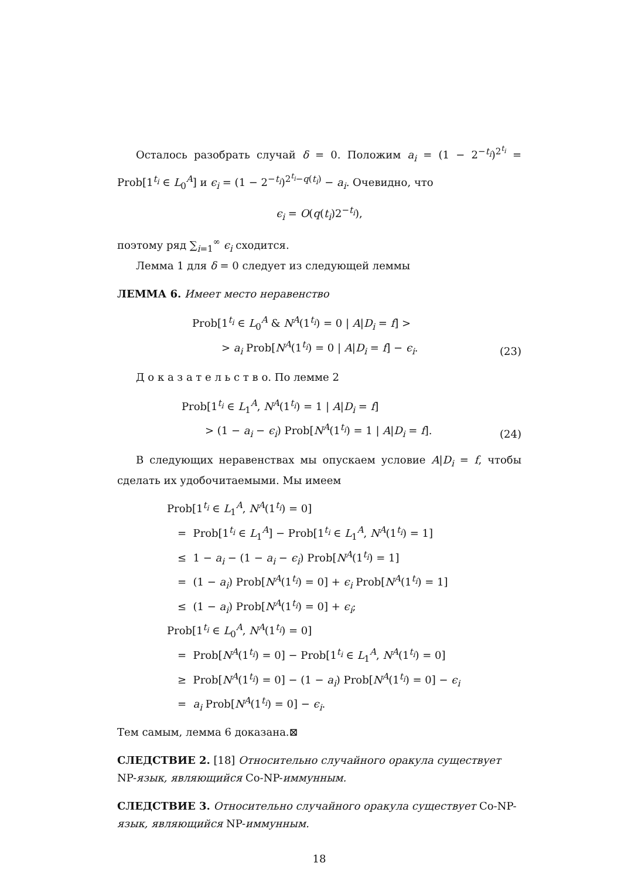Осталось разобрать случай δ = 0. Положим a<sub>i</sub> = (1 − 2<sup>−t<sub>i</sub></sup>)<sup>2<sup>t<sub>i</sub></sup></sup> = Prob[1<sup>t<sub>i</sub></sup> ∈ L<sub>0</sub><sup>A</sup>] и ϵ<sub>i</sub> = (1 − 2<sup>−t<sub>i</sub></sup>)<sup>2<sup>t<sub>i</sub></sup>−q(t<sub>i</sub>)</sup> − a<sub>i</sub>. Очевидно, что
ϵ<sub>i</sub> = O(q(t<sub>i</sub>)2<sup>−t<sub>i</sub></sup>),
поэтому ряд ∑<sub>i=1</sub><sup>∞</sup> ϵ<sub>i</sub> сходится.
Лемма 1 для δ = 0 следует из следующей леммы
ЛЕММА 6.
Имеет место неравенство
Prob[1<sup>t<sub>i</sub></sup> ∈ L<sub>0</sub><sup>A</sup> & N<sup>A</sup>(1<sup>t<sub>i</sub></sup>) = 0 | A|D<sub>i</sub> = f] >
> a<sub>i</sub> Prob[N<sup>A</sup>(1<sup>t<sub>i</sub></sup>) = 0 | A|D<sub>i</sub> = f] − ϵ<sub>i</sub>.
(23)
Д о к а з а т е л ь с т в о. По лемме 2
Prob[1<sup>t<sub>i</sub></sup> ∈ L<sub>1</sub><sup>A</sup>, N<sup>A</sup>(1<sup>t<sub>i</sub></sup>) = 1 | A|D<sub>i</sub> = f]
> (1 − a<sub>i</sub> − ϵ<sub>i</sub>) Prob[N<sup>A</sup>(1<sup>t<sub>i</sub></sup>) = 1 | A|D<sub>i</sub> = f].
(24)
В следующих неравенствах мы опускаем условие A|D<sub>i</sub> = f, чтобы сделать их удобочитаемыми. Мы имеем
Prob[1<sup>t<sub>i</sub></sup> ∈ L<sub>1</sub><sup>A</sup>, N<sup>A</sup>(1<sup>t<sub>i</sub></sup>) = 0]
= Prob[1<sup>t<sub>i</sub></sup> ∈ L<sub>1</sub><sup>A</sup>] − Prob[1<sup>t<sub>i</sub></sup> ∈ L<sub>1</sub><sup>A</sup>, N<sup>A</sup>(1<sup>t<sub>i</sub></sup>) = 1]
≤ 1 − a<sub>i</sub> − (1 − a<sub>i</sub> − ϵ<sub>i</sub>) Prob[N<sup>A</sup>(1<sup>t<sub>i</sub></sup>) = 1]
= (1 − a<sub>i</sub>) Prob[N<sup>A</sup>(1<sup>t<sub>i</sub></sup>) = 0] + ϵ<sub>i</sub> Prob[N<sup>A</sup>(1<sup>t<sub>i</sub></sup>) = 1]
≤ (1 − a<sub>i</sub>) Prob[N<sup>A</sup>(1<sup>t<sub>i</sub></sup>) = 0] + ϵ<sub>i</sub>;
Prob[1<sup>t<sub>i</sub></sup> ∈ L<sub>0</sub><sup>A</sup>, N<sup>A</sup>(1<sup>t<sub>i</sub></sup>) = 0]
= Prob[N<sup>A</sup>(1<sup>t<sub>i</sub></sup>) = 0] − Prob[1<sup>t<sub>i</sub></sup> ∈ L<sub>1</sub><sup>A</sup>, N<sup>A</sup>(1<sup>t<sub>i</sub></sup>) = 0]
≥ Prob[N<sup>A</sup>(1<sup>t<sub>i</sub></sup>) = 0] − (1 − a<sub>i</sub>) Prob[N<sup>A</sup>(1<sup>t<sub>i</sub></sup>) = 0] − ϵ<sub>i</sub>
= a<sub>i</sub> Prob[N<sup>A</sup>(1<sup>t<sub>i</sub></sup>) = 0] − ϵ<sub>i</sub>.
Тем самым, лемма 6 доказана.⊠
СЛЕДСТВИЕ 2.
[18] Относительно случайного оракула существует NP-язык, являющийся Co-NP-иммунным.
СЛЕДСТВИЕ 3.
Относительно случайного оракула существует Co-NP-язык, являющийся NP-иммунным.
18